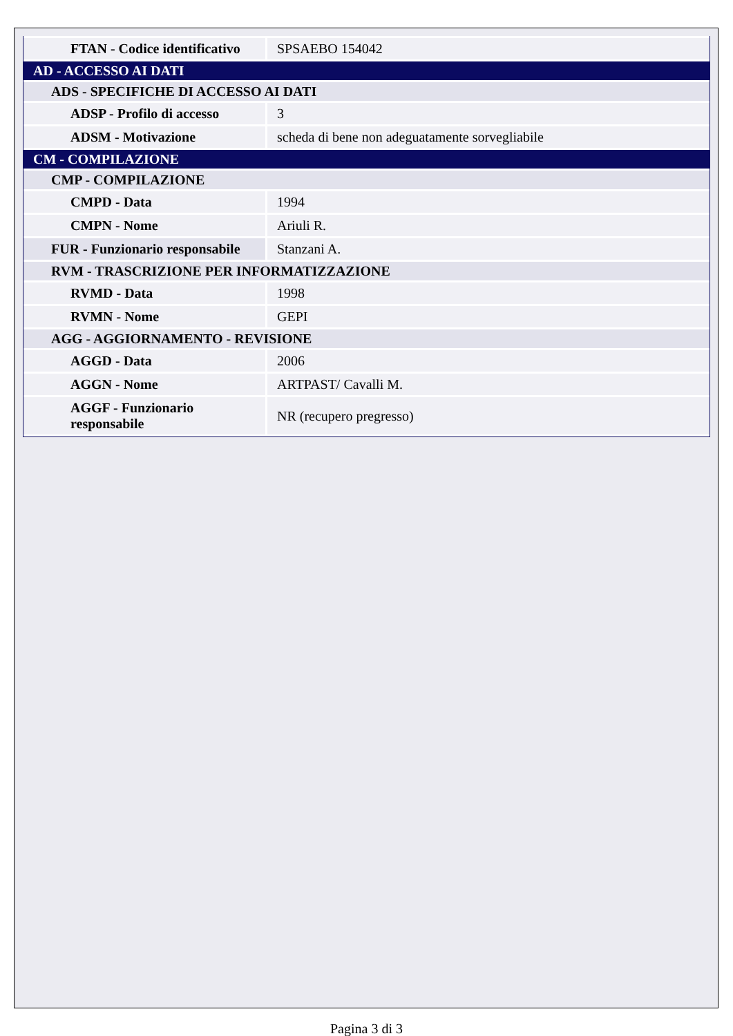| FTAN - Codice identificativo | SPSAEBO 154042 |
| AD - ACCESSO AI DATI | |
| ADS - SPECIFICHE DI ACCESSO AI DATI | |
| ADSP - Profilo di accesso | 3 |
| ADSM - Motivazione | scheda di bene non adeguatamente sorvegliabile |
| CM - COMPILAZIONE | |
| CMP - COMPILAZIONE | |
| CMPD - Data | 1994 |
| CMPN - Nome | Ariuli R. |
| FUR - Funzionario responsabile | Stanzani A. |
| RVM - TRASCRIZIONE PER INFORMATIZZAZIONE | |
| RVMD - Data | 1998 |
| RVMN - Nome | GEPI |
| AGG - AGGIORNAMENTO - REVISIONE | |
| AGGD - Data | 2006 |
| AGGN - Nome | ARTPAST/ Cavalli M. |
| AGGF - Funzionario responsabile | NR (recupero pregresso) |
Pagina 3 di 3